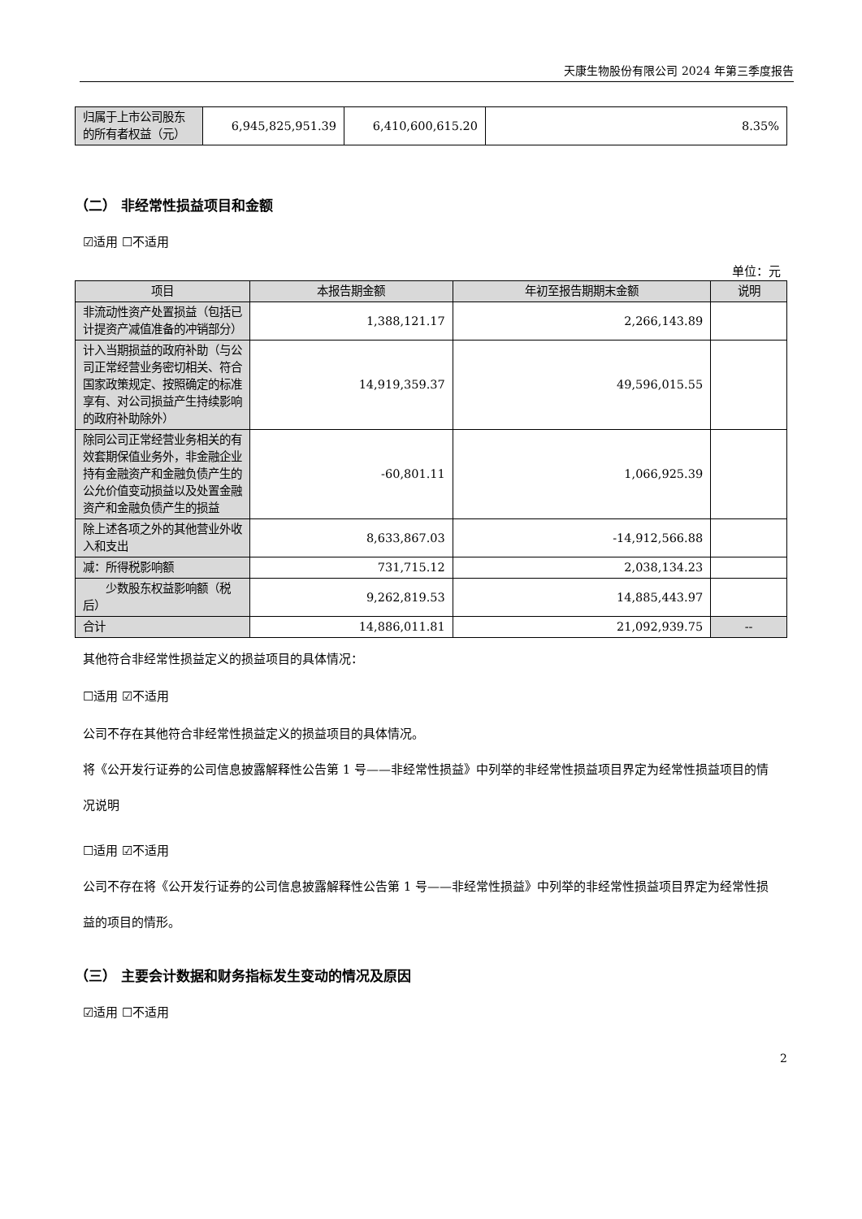天康生物股份有限公司 2024 年第三季度报告
| 归属于上市公司股东的所有者权益（元） | 6,945,825,951.39 | 6,410,600,615.20 | 8.35% |
（二） 非经常性损益项目和金额
☑适用 ☐不适用
单位：元
| 项目 | 本报告期金额 | 年初至报告期期末金额 | 说明 |
| --- | --- | --- | --- |
| 非流动性资产处置损益（包括已计提资产减值准备的冲销部分） | 1,388,121.17 | 2,266,143.89 | |
| 计入当期损益的政府补助（与公司正常经营业务密切相关、符合国家政策规定、按照确定的标准享有、对公司损益产生持续影响的政府补助除外） | 14,919,359.37 | 49,596,015.55 | |
| 除同公司正常经营业务相关的有效套期保值业务外，非金融企业持有金融资产和金融负债产生的公允价值变动损益以及处置金融资产和金融负债产生的损益 | -60,801.11 | 1,066,925.39 | |
| 除上述各项之外的其他营业外收入和支出 | 8,633,867.03 | -14,912,566.88 | |
| 减：所得税影响额 | 731,715.12 | 2,038,134.23 | |
| 少数股东权益影响额（税后） | 9,262,819.53 | 14,885,443.97 | |
| 合计 | 14,886,011.81 | 21,092,939.75 | -- |
其他符合非经常性损益定义的损益项目的具体情况：
☐适用 ☑不适用
公司不存在其他符合非经常性损益定义的损益项目的具体情况。
将《公开发行证券的公司信息披露解释性公告第 1 号——非经常性损益》中列举的非经常性损益项目界定为经常性损益项目的情况说明
☐适用 ☑不适用
公司不存在将《公开发行证券的公司信息披露解释性公告第 1 号——非经常性损益》中列举的非经常性损益项目界定为经常性损益的项目的情形。
（三） 主要会计数据和财务指标发生变动的情况及原因
☑适用 ☐不适用
2